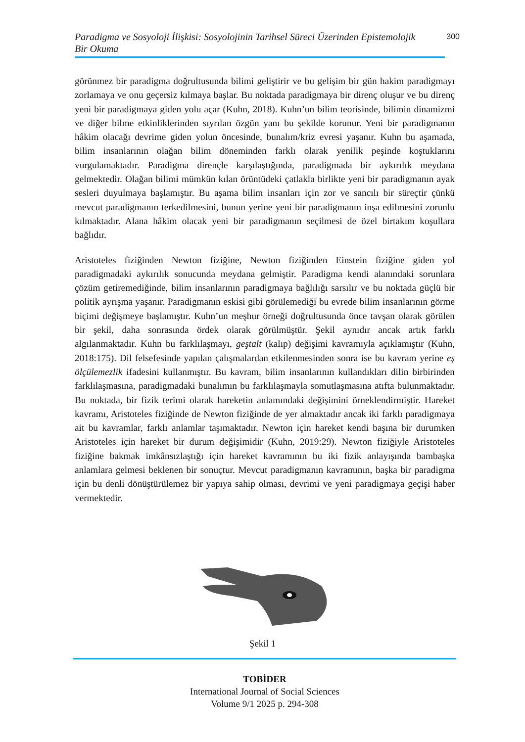Paradigma ve Sosyoloji İlişkisi: Sosyolojinin Tarihsel Süreci Üzerinden Epistemolojik
Bir Okuma
300
görünmez bir paradigma doğrultusunda bilimi geliştirir ve bu gelişim bir gün hakim paradigmayı zorlamaya ve onu geçersiz kılmaya başlar. Bu noktada paradigmaya bir direnç oluşur ve bu direnç yeni bir paradigmaya giden yolu açar (Kuhn, 2018). Kuhn’un bilim teorisinde, bilimin dinamizmi ve diğer bilme etkinliklerinden sıyrılan özgün yanı bu şekilde korunur. Yeni bir paradigmanın hâkim olacağı devrime giden yolun öncesinde, bunalım/kriz evresi yaşanır. Kuhn bu aşamada, bilim insanlarının olağan bilim döneminden farklı olarak yenilik peşinde koştuklarını vurgulamaktadır. Paradigma dirençle karşılaştığında, paradigmada bir aykırılık meydana gelmektedir. Olağan bilimi mümkün kılan örüntüdeki çatlakla birlikte yeni bir paradigmanın ayak sesleri duyulmaya başlamıştır. Bu aşama bilim insanları için zor ve sancılı bir süreçtir çünkü mevcut paradigmanın terkedilmesini, bunun yerine yeni bir paradigmanın inşa edilmesini zorunlu kılmaktadır. Alana hâkim olacak yeni bir paradigmanın seçilmesi de özel birtakım koşullara bağlıdır.
Aristoteles fiziğinden Newton fiziğine, Newton fiziğinden Einstein fiziğine giden yol paradigmadaki aykırılık sonucunda meydana gelmiştir. Paradigma kendi alanındaki sorunlara çözüm getiremediğinde, bilim insanlarının paradigmaya bağlılığı sarsılır ve bu noktada güçlü bir politik ayrışma yaşanır. Paradigmanın eskisi gibi görülemediği bu evrede bilim insanlarının görme biçimi değişmeye başlamıştır. Kuhn’un meşhur örneği doğrultusunda önce tavşan olarak görülen bir şekil, daha sonrasında ördek olarak görülmüştür. Şekil aynıdır ancak artık farklı algılanmaktadır. Kuhn bu farklılaşmayı, geştalt (kalıp) değişimi kavramıyla açıklamıştır (Kuhn, 2018:175). Dil felsefesinde yapılan çalışmalardan etkilenmesinden sonra ise bu kavram yerine eş ölçülemezlik ifadesini kullanmıştır. Bu kavram, bilim insanlarının kullandıkları dilin birbirinden farklılaşmasına, paradigmadaki bunalımın bu farklılaşmayla somutlaşmasına atıfta bulunmaktadır. Bu noktada, bir fizik terimi olarak hareketin anlamındaki değişimini örneklendirmiştir. Hareket kavramı, Aristoteles fiziğinde de Newton fiziğinde de yer almaktadır ancak iki farklı paradigmaya ait bu kavramlar, farklı anlamlar taşımaktadır. Newton için hareket kendi başına bir durumken Aristoteles için hareket bir durum değişimidir (Kuhn, 2019:29). Newton fiziğiyle Aristoteles fiziğine bakmak imkânsızlaştığı için hareket kavramının bu iki fizik anlayışında bambaşka anlamlara gelmesi beklenen bir sonuçtur. Mevcut paradigmanın kavramının, başka bir paradigma için bu denli dönüştürülemez bir yapıya sahip olması, devrimi ve yeni paradigmaya geçişi haber vermektedir.
Şekil 1
TOBİDER
International Journal of Social Sciences
Volume 9/1 2025 p. 294-308